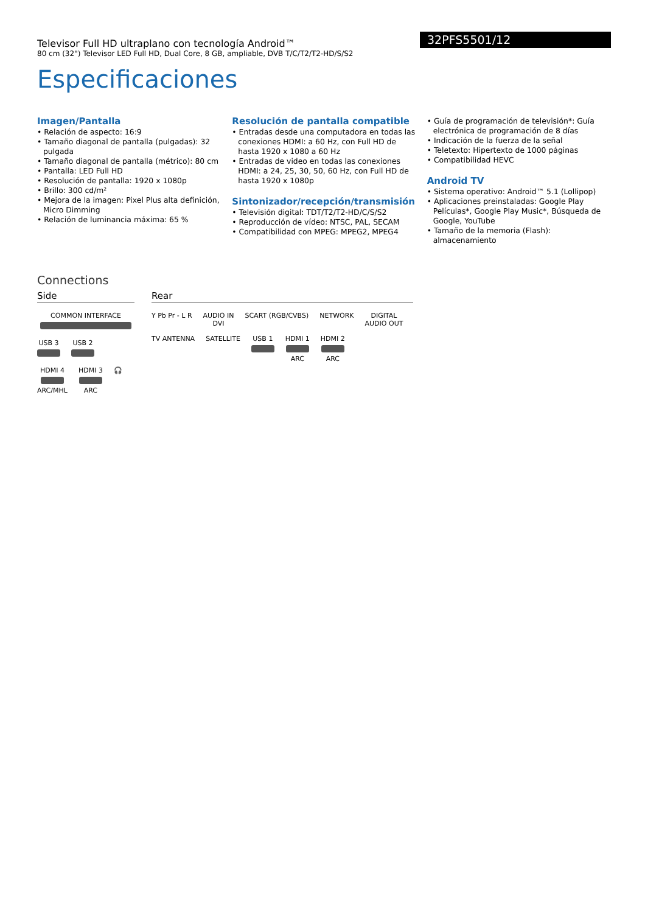Televisor Full HD ultraplano con tecnología Android™
80 cm (32") Televisor LED Full HD, Dual Core, 8 GB, ampliable, DVB T/C/T2/T2-HD/S/S2
32PFS5501/12
Especificaciones
Imagen/Pantalla
• Relación de aspecto: 16:9
• Tamaño diagonal de pantalla (pulgadas): 32 pulgada
• Tamaño diagonal de pantalla (métrico): 80 cm
• Pantalla: LED Full HD
• Resolución de pantalla: 1920 x 1080p
• Brillo: 300 cd/m²
• Mejora de la imagen: Pixel Plus alta definición, Micro Dimming
• Relación de luminancia máxima: 65 %
Resolución de pantalla compatible
• Entradas desde una computadora en todas las conexiones HDMI: a 60 Hz, con Full HD de hasta 1920 x 1080 a 60 Hz
• Entradas de video en todas las conexiones HDMI: a 24, 25, 30, 50, 60 Hz, con Full HD de hasta 1920 x 1080p
Sintonizador/recepción/transmisión
• Televisión digital: TDT/T2/T2-HD/C/S/S2
• Reproducción de vídeo: NTSC, PAL, SECAM
• Compatibilidad con MPEG: MPEG2, MPEG4
• Guía de programación de televisión*: Guía electrónica de programación de 8 días
• Indicación de la fuerza de la señal
• Teletexto: Hipertexto de 1000 páginas
• Compatibilidad HEVC
Android TV
• Sistema operativo: Android™ 5.1 (Lollipop)
• Aplicaciones preinstaladas: Google Play Películas*, Google Play Music*, Búsqueda de Google, YouTube
• Tamaño de la memoria (Flash): almacenamiento
Connections
Side
COMMON INTERFACE
USB 3
USB 2
HDMI 4 ARC/MHL
HDMI 3 ARC
🎧
Rear
Y Pb Pr - L R
AUDIO IN
DVI
SCART (RGB/CVBS)
NETWORK
DIGITAL
AUDIO OUT
TV ANTENNA
SATELLITE
USB 1
HDMI 1 ARC
HDMI 2 ARC